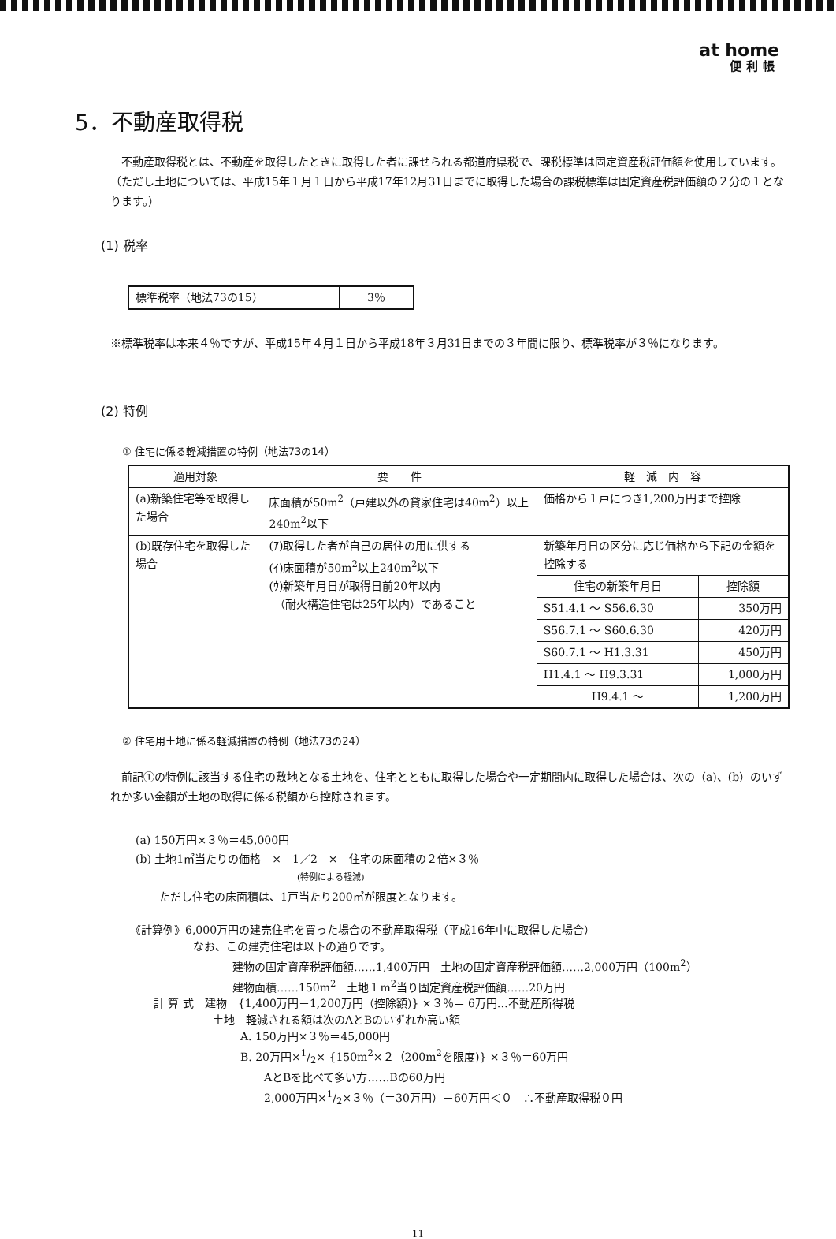at home
便利帳
5．不動産取得税
　不動産取得税とは、不動産を取得したときに取得した者に課せられる都道府県税で、課税標準は固定資産税評価額を使用しています。（ただし土地については、平成15年１月１日から平成17年12月31日までに取得した場合の課税標準は固定資産税評価額の２分の１となります。）
(1) 税率
| 標準税率（地法73の15） | 3％ |
※標準税率は本来４％ですが、平成15年４月１日から平成18年３月31日までの３年間に限り、標準税率が３％になります。
(2) 特例
① 住宅に係る軽減措置の特例（地法73の14）
| 適用対象 | 要 件 | 軽 減 内 容 | |
| --- | --- | --- | --- |
| (a)新築住宅等を取得した場合 | 床面積が50m<sup>2</sup>（戸建以外の貸家住宅は40m<sup>2</sup>）以上240m<sup>2</sup>以下 | 価格から１戸につき1,200万円まで控除 | |
| (b)既存住宅を取得した場合 | (ｱ)取得した者が自己の居住の用に供する (ｲ)床面積が50m<sup>2</sup>以上240m<sup>2</sup>以下 (ｳ)新築年月日が取得日前20年以内 （耐火構造住宅は25年以内）であること | 新築年月日の区分に応じ価格から下記の金額を控除する | |
| | | 住宅の新築年月日 | 控除額 |
| | | S51.4.1 ～ S56.6.30 | 350万円 |
| | | S56.7.1 ～ S60.6.30 | 420万円 |
| | | S60.7.1 ～ H1.3.31 | 450万円 |
| | | H1.4.1 ～ H9.3.31 | 1,000万円 |
| | | H9.4.1 ～ | 1,200万円 |
② 住宅用土地に係る軽減措置の特例（地法73の24）
　前記①の特例に該当する住宅の敷地となる土地を、住宅とともに取得した場合や一定期間内に取得した場合は、次の（a)、(b）のいずれか多い金額が土地の取得に係る税額から控除されます。
(a) 150万円×３％＝45,000円
(b) 土地1㎡当たりの価格　×　1／2　×　住宅の床面積の２倍×３％
(特例による軽減)
ただし住宅の床面積は、1戸当たり200㎡が限度となります。
《計算例》6,000万円の建売住宅を買った場合の不動産取得税（平成16年中に取得した場合）
なお、この建売住宅は以下の通りです。
建物の固定資産税評価額……1,400万円　土地の固定資産税評価額……2,000万円（100m<sup>2</sup>）
建物面積……150m<sup>2</sup>　土地１m<sup>2</sup>当り固定資産税評価額……20万円
計 算 式　建物　{1,400万円－1,200万円（控除額)} ×３％＝ 6万円…不動産所得税
土地　軽減される額は次のAとBのいずれか高い額
A. 150万円×３％＝45,000円
B. 20万円×1/2× {150m<sup>2</sup>×２（200m<sup>2</sup>を限度)} ×３％＝60万円
AとBを比べて多い方……Bの60万円
2,000万円×1/2×３％（＝30万円）－60万円＜０　∴不動産取得税０円
11